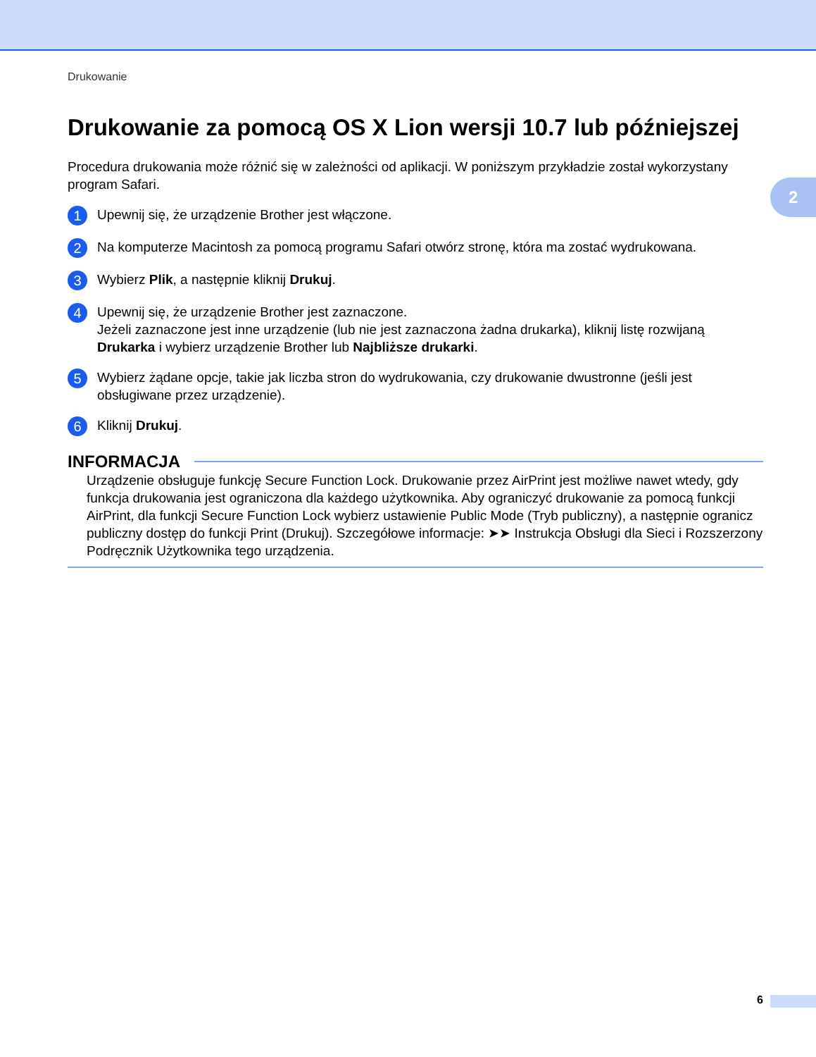Drukowanie
2
Drukowanie za pomocą OS X Lion wersji 10.7 lub późniejszej
Procedura drukowania może różnić się w zależności od aplikacji. W poniższym przykładzie został wykorzystany program Safari.
1
Upewnij się, że urządzenie Brother jest włączone.
2
Na komputerze Macintosh za pomocą programu Safari otwórz stronę, która ma zostać wydrukowana.
3
Wybierz Plik, a następnie kliknij Drukuj.
4
Upewnij się, że urządzenie Brother jest zaznaczone.
Jeżeli zaznaczone jest inne urządzenie (lub nie jest zaznaczona żadna drukarka), kliknij listę rozwijaną Drukarka i wybierz urządzenie Brother lub Najbliższe drukarki.
5
Wybierz żądane opcje, takie jak liczba stron do wydrukowania, czy drukowanie dwustronne (jeśli jest obsługiwane przez urządzenie).
6
Kliknij Drukuj.
INFORMACJA
Urządzenie obsługuje funkcję Secure Function Lock. Drukowanie przez AirPrint jest możliwe nawet wtedy, gdy funkcja drukowania jest ograniczona dla każdego użytkownika. Aby ograniczyć drukowanie za pomocą funkcji AirPrint, dla funkcji Secure Function Lock wybierz ustawienie Public Mode (Tryb publiczny), a następnie ogranicz publiczny dostęp do funkcji Print (Drukuj). Szczegółowe informacje: ➤➤ Instrukcja Obsługi dla Sieci i Rozszerzony Podręcznik Użytkownika tego urządzenia.
6